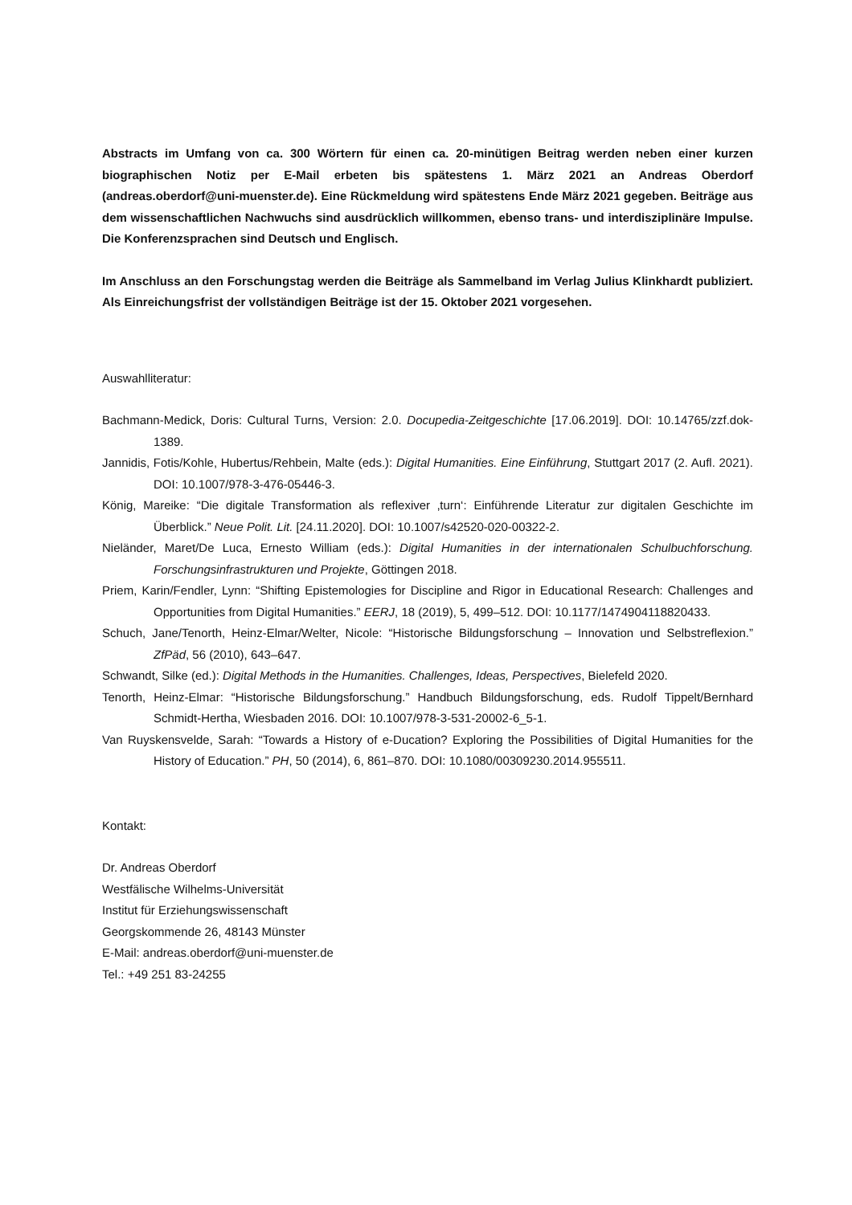Abstracts im Umfang von ca. 300 Wörtern für einen ca. 20-minütigen Beitrag werden neben einer kurzen biographischen Notiz per E-Mail erbeten bis spätestens 1. März 2021 an Andreas Oberdorf (andreas.oberdorf@uni-muenster.de). Eine Rückmeldung wird spätestens Ende März 2021 gegeben. Beiträge aus dem wissenschaftlichen Nachwuchs sind ausdrücklich willkommen, ebenso trans- und interdisziplinäre Impulse. Die Konferenzsprachen sind Deutsch und Englisch.
Im Anschluss an den Forschungstag werden die Beiträge als Sammelband im Verlag Julius Klinkhardt publiziert. Als Einreichungsfrist der vollständigen Beiträge ist der 15. Oktober 2021 vorgesehen.
Auswahlliteratur:
Bachmann-Medick, Doris: Cultural Turns, Version: 2.0. Docupedia-Zeitgeschichte [17.06.2019]. DOI: 10.14765/zzf.dok-1389.
Jannidis, Fotis/Kohle, Hubertus/Rehbein, Malte (eds.): Digital Humanities. Eine Einführung, Stuttgart 2017 (2. Aufl. 2021). DOI: 10.1007/978-3-476-05446-3.
König, Mareike: “Die digitale Transformation als reflexiver ‚turn‘: Einführende Literatur zur digitalen Geschichte im Überblick.” Neue Polit. Lit. [24.11.2020]. DOI: 10.1007/s42520-020-00322-2.
Nieländer, Maret/De Luca, Ernesto William (eds.): Digital Humanities in der internationalen Schulbuchforschung. Forschungsinfrastrukturen und Projekte, Göttingen 2018.
Priem, Karin/Fendler, Lynn: “Shifting Epistemologies for Discipline and Rigor in Educational Research: Challenges and Opportunities from Digital Humanities.” EERJ, 18 (2019), 5, 499–512. DOI: 10.1177/1474904118820433.
Schuch, Jane/Tenorth, Heinz-Elmar/Welter, Nicole: “Historische Bildungsforschung – Innovation und Selbstreflexion.” ZfPäd, 56 (2010), 643–647.
Schwandt, Silke (ed.): Digital Methods in the Humanities. Challenges, Ideas, Perspectives, Bielefeld 2020.
Tenorth, Heinz-Elmar: “Historische Bildungsforschung.” Handbuch Bildungsforschung, eds. Rudolf Tippelt/Bernhard Schmidt-Hertha, Wiesbaden 2016. DOI: 10.1007/978-3-531-20002-6_5-1.
Van Ruyskensvelde, Sarah: “Towards a History of e-Ducation? Exploring the Possibilities of Digital Humanities for the History of Education.” PH, 50 (2014), 6, 861–870. DOI: 10.1080/00309230.2014.955511.
Kontakt:
Dr. Andreas Oberdorf
Westfälische Wilhelms-Universität
Institut für Erziehungswissenschaft
Georgskommende 26, 48143 Münster
E-Mail: andreas.oberdorf@uni-muenster.de
Tel.: +49 251 83-24255